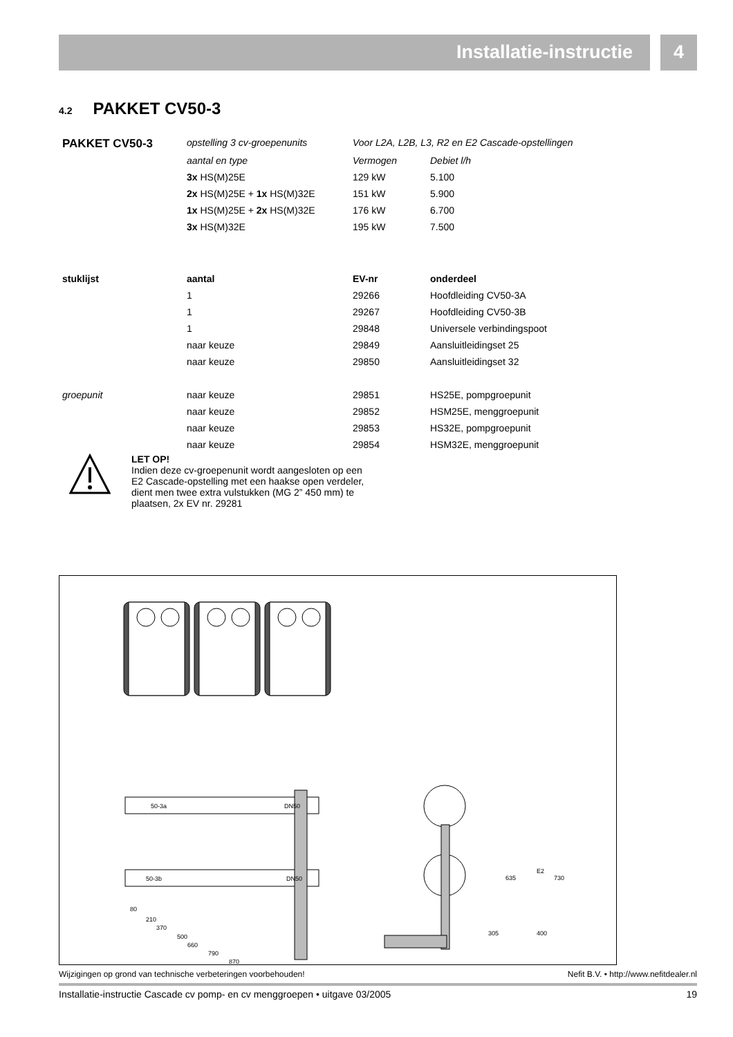Installatie-instructie 4
4.2 PAKKET CV50-3
| PAKKET CV50-3 | opstelling 3 cv-groepenunits | Voor L2A, L2B, L3, R2 en E2 Cascade-opstellingen | |
| | aantal en type | Vermogen | Debiet l/h |
| | 3x HS(M)25E | 129 kW | 5.100 |
| | 2x HS(M)25E + 1x HS(M)32E | 151 kW | 5.900 |
| | 1x HS(M)25E + 2x HS(M)32E | 176 kW | 6.700 |
| | 3x HS(M)32E | 195 kW | 7.500 |
| stuklijst | aantal | EV-nr | onderdeel |
| | 1 | 29266 | Hoofdleiding CV50-3A |
| | 1 | 29267 | Hoofdleiding CV50-3B |
| | 1 | 29848 | Universele verbindingspoot |
| | naar keuze | 29849 | Aansluitleidingset 25 |
| | naar keuze | 29850 | Aansluitleidingset 32 |
| groepunit | naar keuze | 29851 | HS25E, pompgroepunit |
| | naar keuze | 29852 | HSM25E, menggroepunit |
| | naar keuze | 29853 | HS32E, pompgroepunit |
| | naar keuze | 29854 | HSM32E, menggroepunit |
LET OP!
Indien deze cv-groepenunit wordt aangesloten op een E2 Cascade-opstelling met een haakse open verdeler, dient men twee extra vulstukken (MG 2” 450 mm) te plaatsen, 2x EV nr. 29281
50-3a
DN50
50-3b
DN50
80
210
370
500
660
790
870
635
305
E2
730
400
Wijzigingen op grond van technische verbeteringen voorbehouden! Nefit B.V. • http://www.nefitdealer.nl
Installatie-instructie Cascade cv pomp- en cv menggroepen • uitgave 03/2005 19